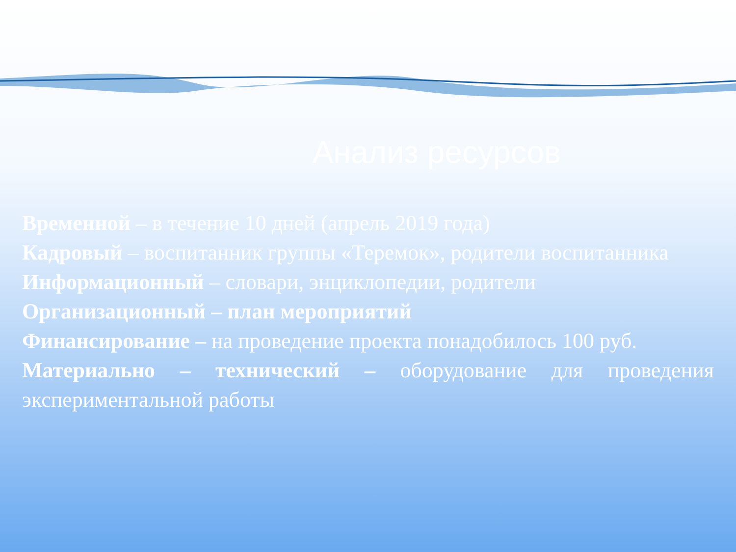Анализ ресурсов
Временной – в течение 10 дней (апрель 2019 года)
Кадровый – воспитанник группы «Теремок», родители воспитанника
Информационный – словари, энциклопедии, родители
Организационный – план мероприятий
Финансирование – на проведение проекта понадобилось 100 руб.
Материально – технический – оборудование для проведения экспериментальной работы